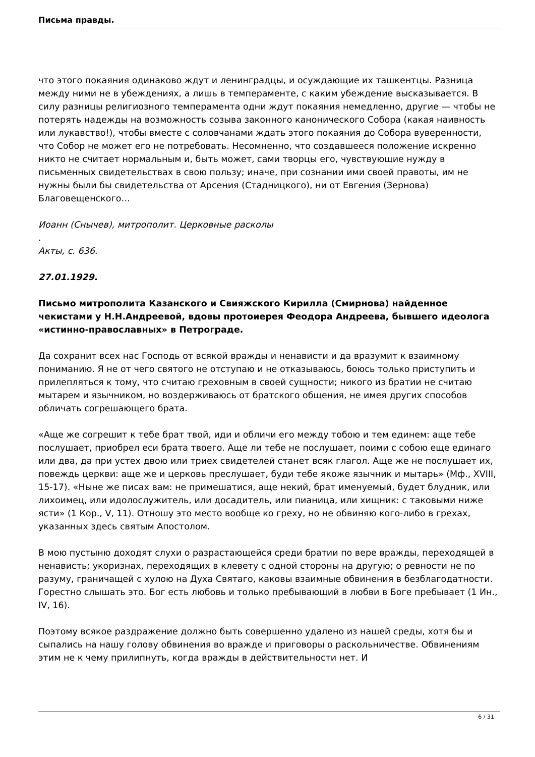Письма правды.
что этого покаяния одинаково ждут и ленинградцы, и осуждающие их ташкентцы. Разница между ними не в убеждениях, а лишь в темпераменте, с каким убеждение высказывается. В силу разницы религиозного темперамента одни ждут покаяния немедленно, другие — чтобы не потерять надежды на возможность созыва законного канонического Собора (какая наивность или лукавство!), чтобы вместе с соловчанами ждать этого покаяния до Собора вуверенности, что Собор не может его не потребовать. Несомненно, что создавшееся положение искренно никто не считает нормальным и, быть может, сами творцы его, чувствующие нужду в письменных свидетельствах в свою пользу; иначе, при сознании ими своей правоты, им не нужны были бы свидетельства от Арсения (Стадницкого), ни от Евгения (Зернова) Благовещенского…
Иоанн (Снычев), митрополит. Церковные расколы
.
Акты, с. 636.
27.01.1929.
Письмо митрополита Казанского и Свияжского Кирилла (Смирнова) найденное чекистами у Н.Н.Андреевой, вдовы протоиерея Феодора Андреева, бывшего идеолога «истинно-православных» в Петрограде.
Да сохранит всех нас Господь от всякой вражды и ненависти и да вразумит к взаимному пониманию. Я не от чего святого не отступаю и не отказываюсь, боюсь только приступить и прилепляться к тому, что считаю греховным в своей сущности; никого из братии не считаю мытарем и язычником, но воздерживаюсь от братского общения, не имея других способов обличать согрешающего брата.
«Аще же согрешит к тебе брат твой, иди и обличи его между тобою и тем единем: аще тебе послушает, приобрел еси брата твоего. Аще ли тебе не послушает, поими с собою еще единаго или два, да при устех двою или триех свидетелей станет всяк глагол. Аще же не послушает их, повеждь церкви: аще же и церковь преслушает, буди тебе якоже язычник и мытарь» (Мф., XVIII, 15-17). «Ныне же писах вам: не примешатися, аще некий, брат именуемый, будет блудник, или лихоимец, или идолослужитель, или досадитель, или пианица, или хищник: с таковыми ниже ясти» (1 Кор., V, 11). Отношу это место вообще ко греху, но не обвиняю кого-либо в грехах, указанных здесь святым Апостолом.
В мою пустыню доходят слухи о разрастающейся среди братии по вере вражды, переходящей в ненависть; укоризнах, переходящих в клевету с одной стороны на другую; о ревности не по разуму, граничащей с хулою на Духа Святаго, каковы взаимные обвинения в безблагодатности. Горестно слышать это. Бог есть любовь и только пребывающий в любви в Боге пребывает (1 Ин., IV, 16).
Поэтому всякое раздражение должно быть совершенно удалено из нашей среды, хотя бы и сыпались на нашу голову обвинения во вражде и приговоры о раскольничестве. Обвинениям этим не к чему прилипнуть, когда вражды в действительности нет. И
6 / 31